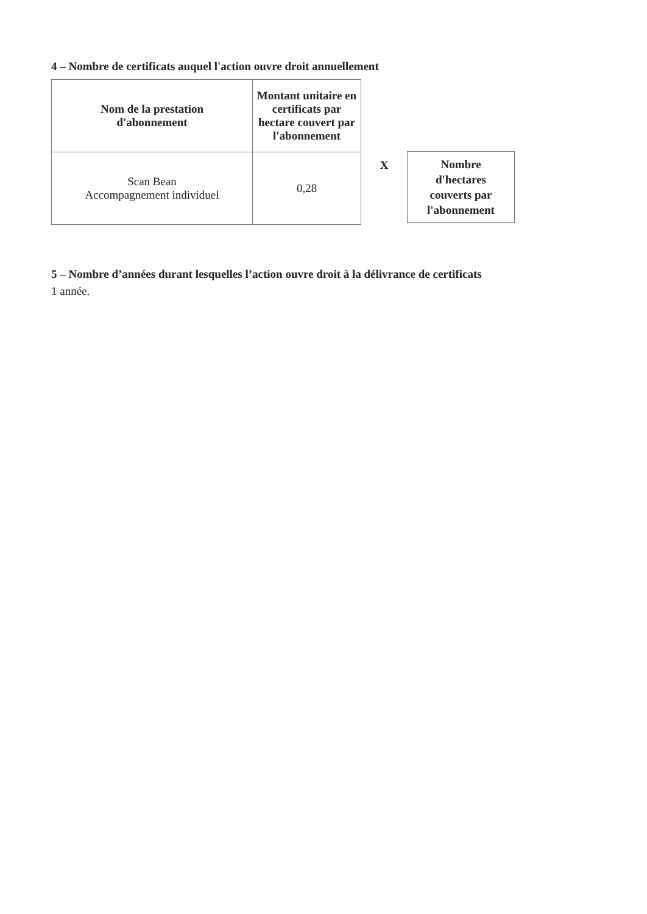4 – Nombre de certificats auquel l'action ouvre droit annuellement
| Nom de la prestation d'abonnement | Montant unitaire en certificats par hectare couvert par l'abonnement |
| --- | --- |
| Scan Bean Accompagnement individuel | 0,28 |
X
Nombre
d'hectares
couverts par
l'abonnement
5 – Nombre d’années durant lesquelles l’action ouvre droit à la délivrance de certificats
1 année.